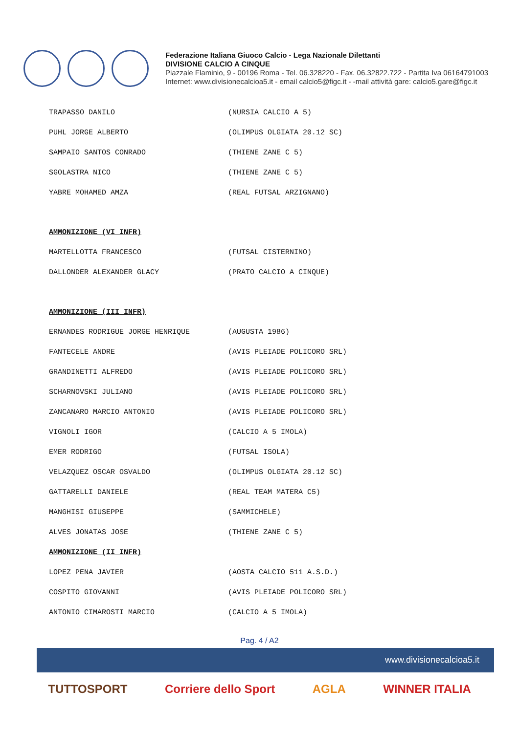Federazione Italiana Giuoco Calcio - Lega Nazionale Dilettanti
DIVISIONE CALCIO A CINQUE
Piazzale Flaminio, 9 - 00196 Roma - Tel. 06.328220 - Fax. 06.32822.722 - Partita Iva 06164791003
Internet: www.divisionecalcioa5.it - email calcio5@figc.it - -mail attività gare: calcio5.gare@figc.it
| TRAPASSO DANILO | (NURSIA CALCIO A 5) |
| PUHL JORGE ALBERTO | (OLIMPUS OLGIATA 20.12 SC) |
| SAMPAIO SANTOS CONRADO | (THIENE ZANE C 5) |
| SGOLASTRA NICO | (THIENE ZANE C 5) |
| YABRE MOHAMED AMZA | (REAL FUTSAL ARZIGNANO) |
| AMMONIZIONE (VI INFR) | |
| MARTELLOTTA FRANCESCO | (FUTSAL CISTERNINO) |
| DALLONDER ALEXANDER GLACY | (PRATO CALCIO A CINQUE) |
| AMMONIZIONE (III INFR) | |
| ERNANDES RODRIGUE JORGE HENRIQUE | (AUGUSTA 1986) |
| FANTECELE ANDRE | (AVIS PLEIADE POLICORO SRL) |
| GRANDINETTI ALFREDO | (AVIS PLEIADE POLICORO SRL) |
| SCHARNOVSKI JULIANO | (AVIS PLEIADE POLICORO SRL) |
| ZANCANARO MARCIO ANTONIO | (AVIS PLEIADE POLICORO SRL) |
| VIGNOLI IGOR | (CALCIO A 5 IMOLA) |
| EMER RODRIGO | (FUTSAL ISOLA) |
| VELAZQUEZ OSCAR OSVALDO | (OLIMPUS OLGIATA 20.12 SC) |
| GATTARELLI DANIELE | (REAL TEAM MATERA C5) |
| MANGHISI GIUSEPPE | (SAMMICHELE) |
| ALVES JONATAS JOSE | (THIENE ZANE C 5) |
| AMMONIZIONE (II INFR) | |
| LOPEZ PENA JAVIER | (AOSTA CALCIO 511 A.S.D.) |
| COSPITO GIOVANNI | (AVIS PLEIADE POLICORO SRL) |
| ANTONIO CIMAROSTI MARCIO | (CALCIO A 5 IMOLA) |
Pag. 4 / A2
www.divisionecalcioa5.it
TUTTOSPORT Corriere dello Sport AGLA WINNER ITALIA